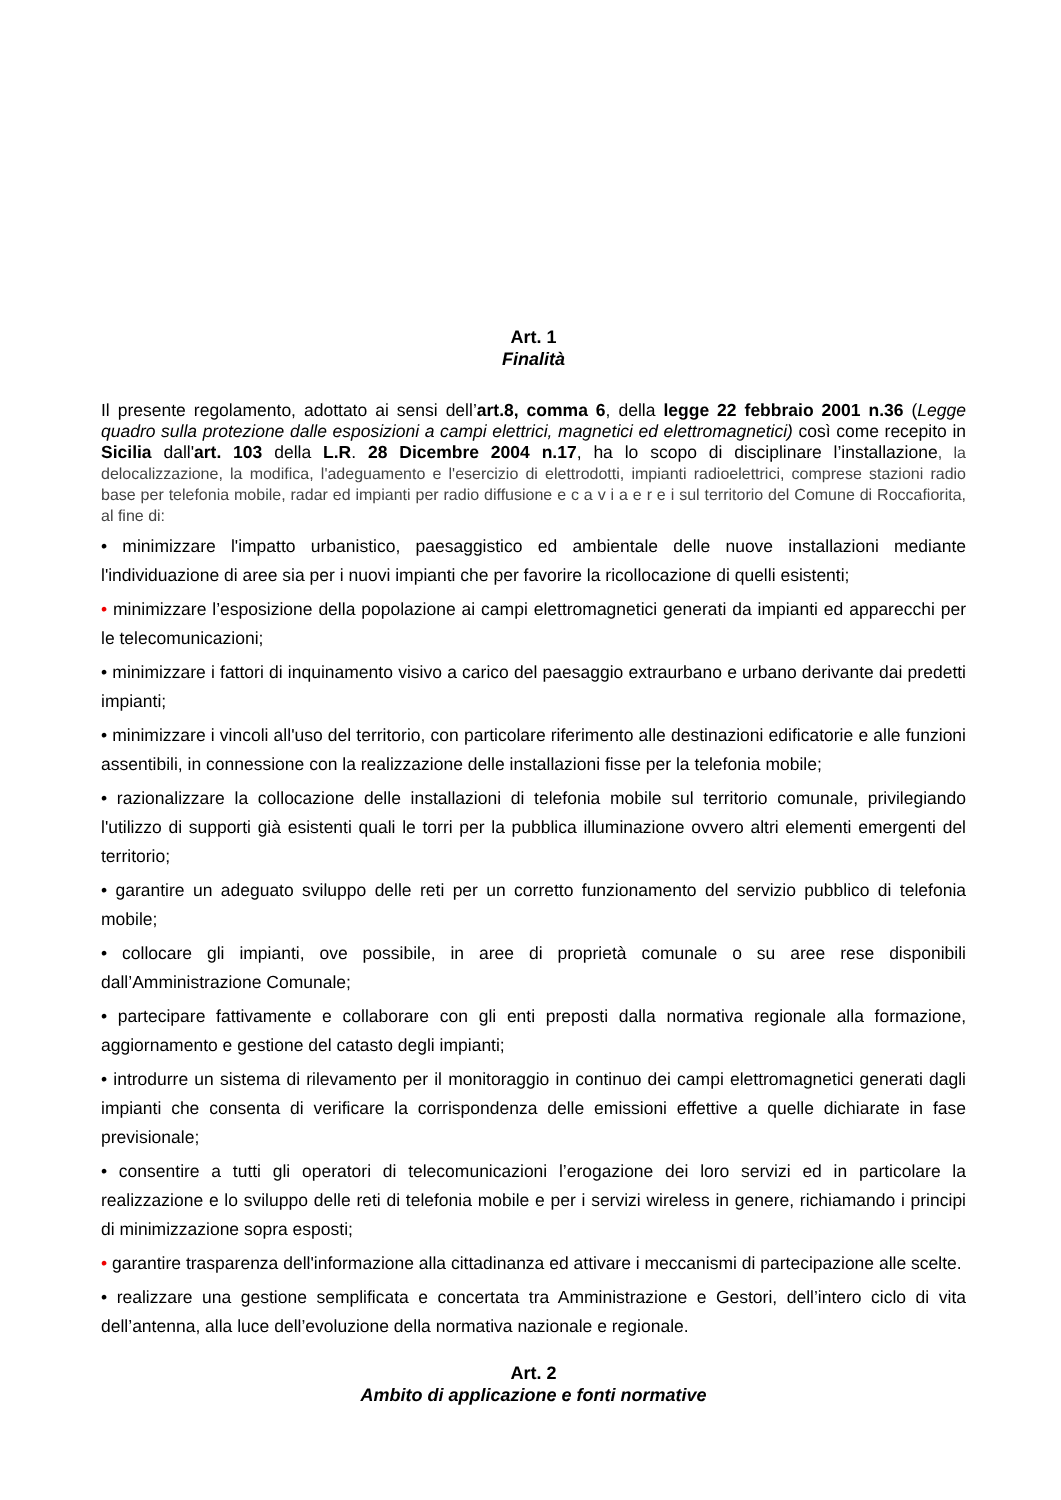Art. 1
Finalità
Il presente regolamento, adottato ai sensi dell’art.8, comma 6, della legge 22 febbraio 2001 n.36 (Legge quadro sulla protezione dalle esposizioni a campi elettrici, magnetici ed elettromagnetici) così come recepito in Sicilia dall'art. 103 della L.R. 28 Dicembre 2004 n.17, ha lo scopo di disciplinare l’installazione, la delocalizzazione, la modifica, l'adeguamento e l'esercizio di elettrodotti, impianti radioelettrici, comprese stazioni radio base per telefonia mobile, radar ed impianti per radio diffusione e c a v i a e r e i sul territorio del Comune di Roccafiorita, al fine di:
• minimizzare l'impatto urbanistico, paesaggistico ed ambientale delle nuove installazioni mediante l'individuazione di aree sia per i nuovi impianti che per favorire la ricollocazione di quelli esistenti;
• minimizzare l’esposizione della popolazione ai campi elettromagnetici generati da impianti ed apparecchi per le telecomunicazioni;
• minimizzare i fattori di inquinamento visivo a carico del paesaggio extraurbano e urbano derivante dai predetti impianti;
• minimizzare i vincoli all'uso del territorio, con particolare riferimento alle destinazioni edificatorie e alle funzioni assentibili, in connessione con la realizzazione delle installazioni fisse per la telefonia mobile;
• razionalizzare la collocazione delle installazioni di telefonia mobile sul territorio comunale, privilegiando l'utilizzo di supporti già esistenti quali le torri per la pubblica illuminazione ovvero altri elementi emergenti del territorio;
• garantire un adeguato sviluppo delle reti per un corretto funzionamento del servizio pubblico di telefonia mobile;
• collocare gli impianti, ove possibile, in aree di proprietà comunale o su aree rese disponibili dall’Amministrazione Comunale;
• partecipare fattivamente e collaborare con gli enti preposti dalla normativa regionale alla formazione, aggiornamento e gestione del catasto degli impianti;
• introdurre un sistema di rilevamento per il monitoraggio in continuo dei campi elettromagnetici generati dagli impianti che consenta di verificare la corrispondenza delle emissioni effettive a quelle dichiarate in fase previsionale;
• consentire a tutti gli operatori di telecomunicazioni l’erogazione dei loro servizi ed in particolare la realizzazione e lo sviluppo delle reti di telefonia mobile e per i servizi wireless in genere, richiamando i principi di minimizzazione sopra esposti;
• garantire trasparenza dell'informazione alla cittadinanza ed attivare i meccanismi di partecipazione alle scelte.
• realizzare una gestione semplificata e concertata tra Amministrazione e Gestori, dell’intero ciclo di vita dell’antenna, alla luce dell’evoluzione della normativa nazionale e regionale.
Art. 2
Ambito di applicazione e fonti normative